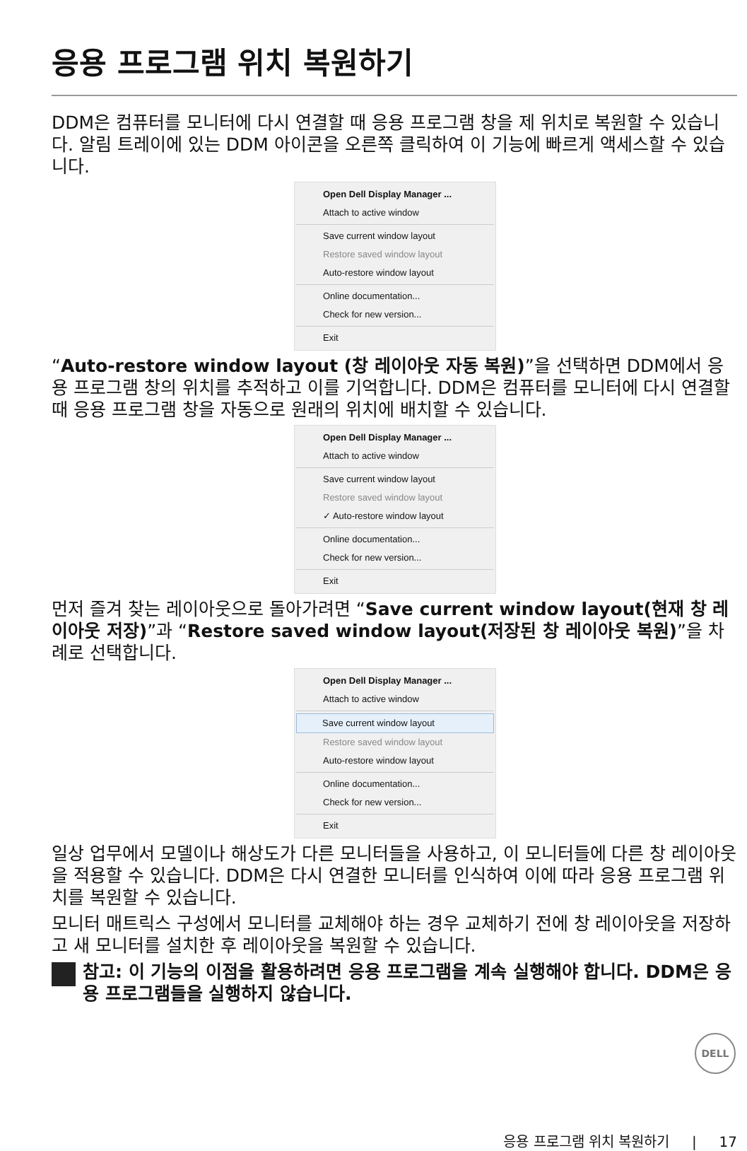응용 프로그램 위치 복원하기
DDM은 컴퓨터를 모니터에 다시 연결할 때 응용 프로그램 창을 제 위치로 복원할 수 있습니다. 알림 트레이에 있는 DDM 아이콘을 오른쪽 클릭하여 이 기능에 빠르게 액세스할 수 있습니다.
Open Dell Display Manager ...
Attach to active window
Save current window layout
Restore saved window layout
Auto-restore window layout
Online documentation...
Check for new version...
Exit
“Auto-restore window layout (창 레이아웃 자동 복원)”을 선택하면 DDM에서 응용 프로그램 창의 위치를 추적하고 이를 기억합니다. DDM은 컴퓨터를 모니터에 다시 연결할 때 응용 프로그램 창을 자동으로 원래의 위치에 배치할 수 있습니다.
Open Dell Display Manager ...
Attach to active window
Save current window layout
Restore saved window layout
✓ Auto-restore window layout
Online documentation...
Check for new version...
Exit
먼저 즐겨 찾는 레이아웃으로 돌아가려면 “Save current window layout(현재 창 레이아웃 저장)”과 “Restore saved window layout(저장된 창 레이아웃 복원)”을 차례로 선택합니다.
Open Dell Display Manager ...
Attach to active window
Save current window layout
Restore saved window layout
Auto-restore window layout
Online documentation...
Check for new version...
Exit
일상 업무에서 모델이나 해상도가 다른 모니터들을 사용하고, 이 모니터들에 다른 창 레이아웃을 적용할 수 있습니다. DDM은 다시 연결한 모니터를 인식하여 이에 따라 응용 프로그램 위치를 복원할 수 있습니다.
모니터 매트릭스 구성에서 모니터를 교체해야 하는 경우 교체하기 전에 창 레이아웃을 저장하고 새 모니터를 설치한 후 레이아웃을 복원할 수 있습니다.
참고: 이 기능의 이점을 활용하려면 응용 프로그램을 계속 실행해야 합니다. DDM은 응용 프로그램들을 실행하지 않습니다.
DELL
응용 프로그램 위치 복원하기 | 17